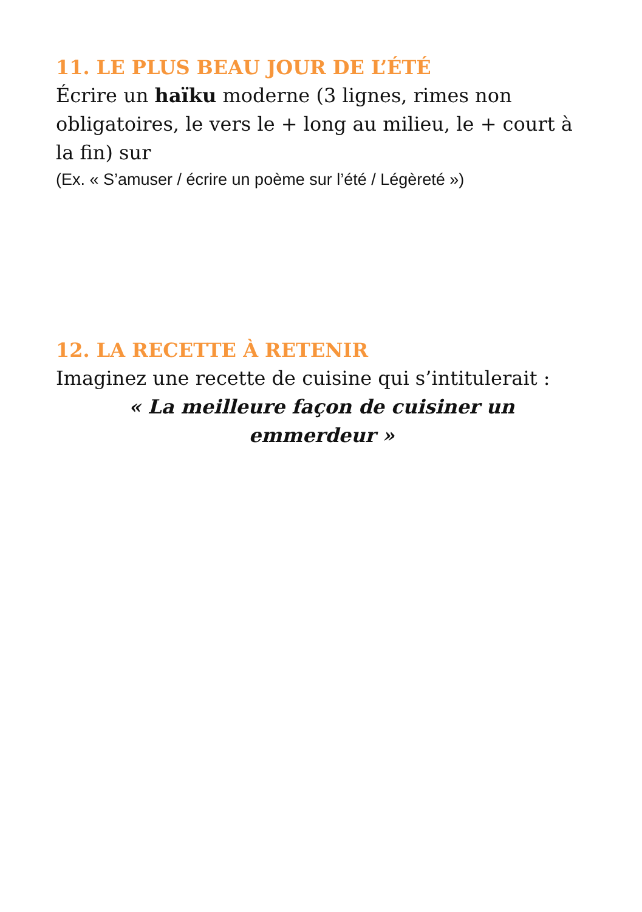11. LE PLUS BEAU JOUR DE L’ÉTÉ
Écrire un haïku moderne (3 lignes, rimes non obligatoires, le vers le + long au milieu, le + court à la fin) sur
(Ex. « S’amuser / écrire un poème sur l’été / Légèreté »)
12. LA RECETTE À RETENIR
Imaginez une recette de cuisine qui s’intitulerait :
« La meilleure façon de cuisiner un
emmerdeur »